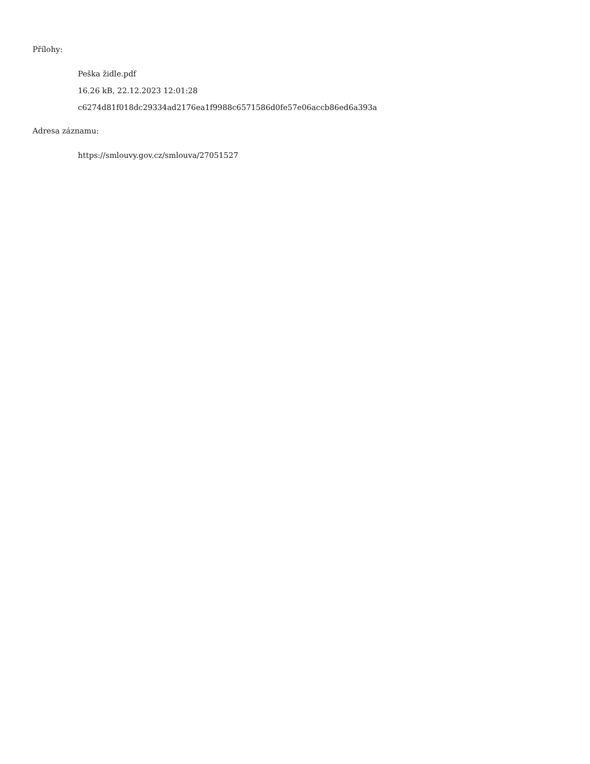Přílohy:
Peška židle.pdf
16.26 kB, 22.12.2023 12:01:28
c6274d81f018dc29334ad2176ea1f9988c6571586d0fe57e06accb86ed6a393a
Adresa záznamu:
https://smlouvy.gov.cz/smlouva/27051527